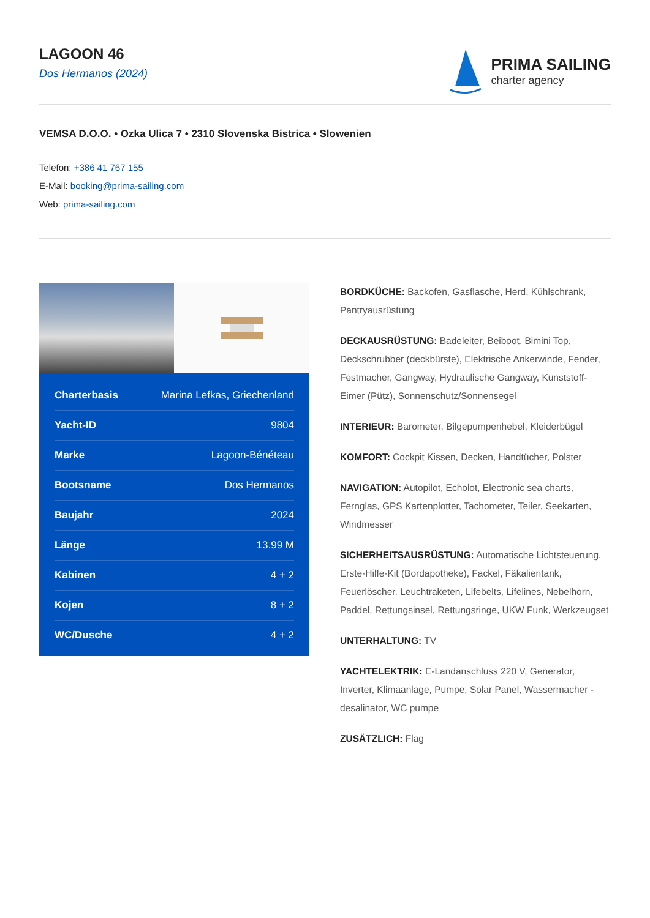LAGOON 46
Dos Hermanos (2024)
PRIMA SAILING
charter agency
VEMSA D.O.O. • Ozka Ulica 7 • 2310 Slovenska Bistrica • Slowenien
Telefon: +386 41 767 155
E-Mail: booking@prima-sailing.com
Web: prima-sailing.com
| Charterbasis | Marina Lefkas, Griechenland |
| Yacht-ID | 9804 |
| Marke | Lagoon-Bénéteau |
| Bootsname | Dos Hermanos |
| Baujahr | 2024 |
| Länge | 13.99 M |
| Kabinen | 4 + 2 |
| Kojen | 8 + 2 |
| WC/Dusche | 4 + 2 |
BORDKÜCHE: Backofen, Gasflasche, Herd, Kühlschrank, Pantryausrüstung
DECKAUSRÜSTUNG: Badeleiter, Beiboot, Bimini Top, Deckschrubber (deckbürste), Elektrische Ankerwinde, Fender, Festmacher, Gangway, Hydraulische Gangway, Kunststoff-Eimer (Pütz), Sonnenschutz/Sonnensegel
INTERIEUR: Barometer, Bilgepumpenhebel, Kleiderbügel
KOMFORT: Cockpit Kissen, Decken, Handtücher, Polster
NAVIGATION: Autopilot, Echolot, Electronic sea charts, Fernglas, GPS Kartenplotter, Tachometer, Teiler, Seekarten, Windmesser
SICHERHEITSAUSRÜSTUNG: Automatische Lichtsteuerung, Erste-Hilfe-Kit (Bordapotheke), Fackel, Fäkalientank, Feuerlöscher, Leuchtraketen, Lifebelts, Lifelines, Nebelhorn, Paddel, Rettungsinsel, Rettungsringe, UKW Funk, Werkzeugset
UNTERHALTUNG: TV
YACHTELEKTRIK: E-Landanschluss 220 V, Generator, Inverter, Klimaanlage, Pumpe, Solar Panel, Wassermacher - desalinator, WC pumpe
ZUSÄTZLICH: Flag